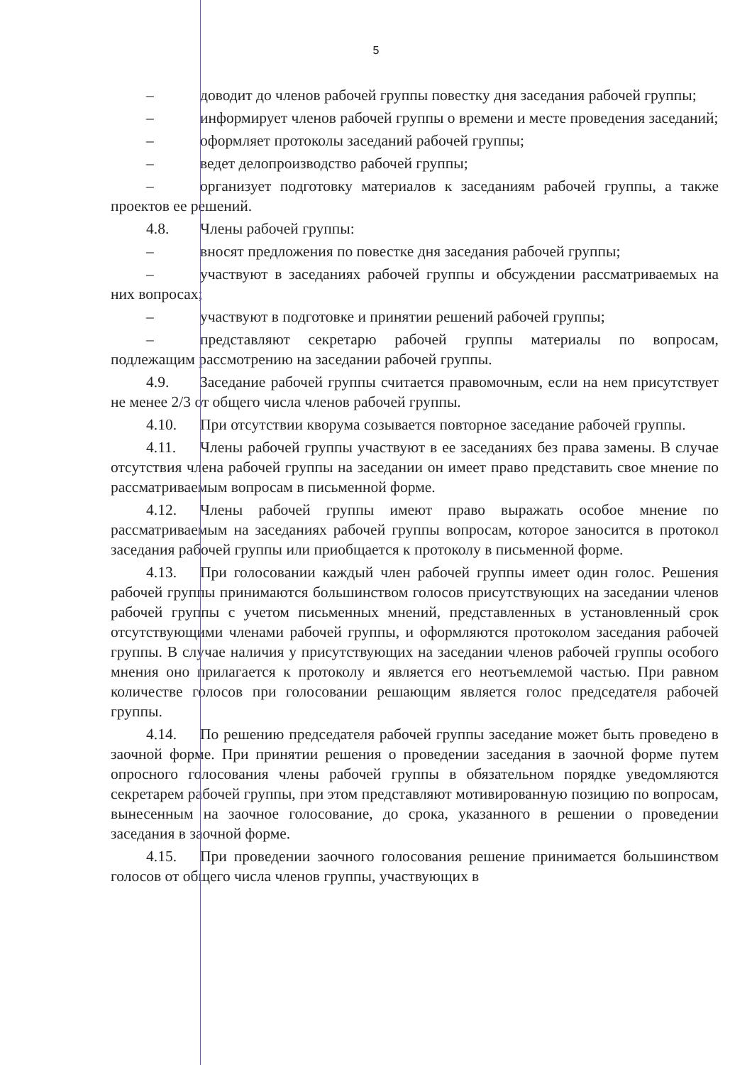5
– доводит до членов рабочей группы повестку дня заседания рабочей группы;
– информирует членов рабочей группы о времени и месте проведения заседаний;
– оформляет протоколы заседаний рабочей группы;
– ведет делопроизводство рабочей группы;
– организует подготовку материалов к заседаниям рабочей группы, а также проектов ее решений.
4.8. Члены рабочей группы:
– вносят предложения по повестке дня заседания рабочей группы;
– участвуют в заседаниях рабочей группы и обсуждении рассматриваемых на них вопросах;
– участвуют в подготовке и принятии решений рабочей группы;
– представляют секретарю рабочей группы материалы по вопросам, подлежащим рассмотрению на заседании рабочей группы.
4.9. Заседание рабочей группы считается правомочным, если на нем присутствует не менее 2/3 от общего числа членов рабочей группы.
4.10. При отсутствии кворума созывается повторное заседание рабочей группы.
4.11. Члены рабочей группы участвуют в ее заседаниях без права замены. В случае отсутствия члена рабочей группы на заседании он имеет право представить свое мнение по рассматриваемым вопросам в письменной форме.
4.12. Члены рабочей группы имеют право выражать особое мнение по рассматриваемым на заседаниях рабочей группы вопросам, которое заносится в протокол заседания рабочей группы или приобщается к протоколу в письменной форме.
4.13. При голосовании каждый член рабочей группы имеет один голос. Решения рабочей группы принимаются большинством голосов присутствующих на заседании членов рабочей группы с учетом письменных мнений, представленных в установленный срок отсутствующими членами рабочей группы, и оформляются протоколом заседания рабочей группы. В случае наличия у присутствующих на заседании членов рабочей группы особого мнения оно прилагается к протоколу и является его неотъемлемой частью. При равном количестве голосов при голосовании решающим является голос председателя рабочей группы.
4.14. По решению председателя рабочей группы заседание может быть проведено в заочной форме. При принятии решения о проведении заседания в заочной форме путем опросного голосования члены рабочей группы в обязательном порядке уведомляются секретарем рабочей группы, при этом представляют мотивированную позицию по вопросам, вынесенным на заочное голосование, до срока, указанного в решении о проведении заседания в заочной форме.
4.15. При проведении заочного голосования решение принимается большинством голосов от общего числа членов группы, участвующих в